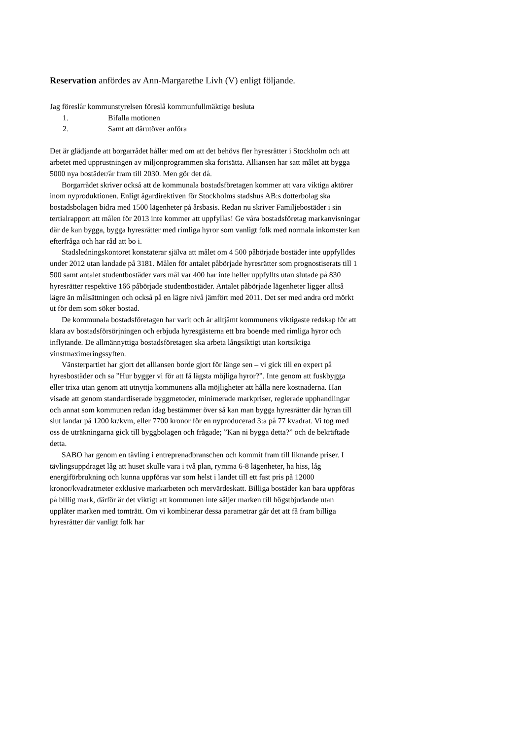Reservation anfördes av Ann-Margarethe Livh (V) enligt följande.
Jag föreslår kommunstyrelsen föreslå kommunfullmäktige besluta
1. Bifalla motionen
2. Samt att därutöver anföra
Det är glädjande att borgarrådet håller med om att det behövs fler hyresrätter i Stockholm och att arbetet med upprustningen av miljonprogrammen ska fortsätta. Alliansen har satt målet att bygga 5000 nya bostäder/år fram till 2030. Men gör det då.
Borgarrådet skriver också att de kommunala bostadsföretagen kommer att vara viktiga aktörer inom nyproduktionen. Enligt ägardirektiven för Stockholms stadshus AB:s dotterbolag ska bostadsbolagen bidra med 1500 lägenheter på årsbasis. Redan nu skriver Familjebostäder i sin tertialrapport att målen för 2013 inte kommer att uppfyllas! Ge våra bostadsföretag markanvisningar där de kan bygga, bygga hyresrätter med rimliga hyror som vanligt folk med normala inkomster kan efterfråga och har råd att bo i.
Stadsledningskontoret konstaterar själva att målet om 4 500 påbörjade bostäder inte uppfylldes under 2012 utan landade på 3181. Målen för antalet påbörjade hyresrätter som prognostiserats till 1 500 samt antalet studentbostäder vars mål var 400 har inte heller uppfyllts utan slutade på 830 hyresrätter respektive 166 påbörjade studentbostäder. Antalet påbörjade lägenheter ligger alltså lägre än målsättningen och också på en lägre nivå jämfört med 2011. Det ser med andra ord mörkt ut för dem som söker bostad.
De kommunala bostadsföretagen har varit och är alltjämt kommunens viktigaste redskap för att klara av bostadsförsörjningen och erbjuda hyresgästerna ett bra boende med rimliga hyror och inflytande. De allmännyttiga bostadsföretagen ska arbeta långsiktigt utan kortsiktiga vinstmaximeringssyften.
Vänsterpartiet har gjort det alliansen borde gjort för länge sen – vi gick till en expert på hyresbostäder och sa ”Hur bygger vi för att få lägsta möjliga hyror?”. Inte genom att fuskbygga eller trixa utan genom att utnyttja kommunens alla möjligheter att hålla nere kostnaderna. Han visade att genom standardiserade byggmetoder, minimerade markpriser, reglerade upphandlingar och annat som kommunen redan idag bestämmer över så kan man bygga hyresrätter där hyran till slut landar på 1200 kr/kvm, eller 7700 kronor för en nyproducerad 3:a på 77 kvadrat. Vi tog med oss de uträkningarna gick till byggbolagen och frågade; ”Kan ni bygga detta?” och de bekräftade detta.
SABO har genom en tävling i entreprenadbranschen och kommit fram till liknande priser. I tävlingsuppdraget låg att huset skulle vara i två plan, rymma 6-8 lägenheter, ha hiss, låg energiförbrukning och kunna uppföras var som helst i landet till ett fast pris på 12000 kronor/kvadratmeter exklusive markarbeten och mervärdeskatt. Billiga bostäder kan bara uppföras på billig mark, därför är det viktigt att kommunen inte säljer marken till högstbjudande utan upplåter marken med tomträtt. Om vi kombinerar dessa parametrar går det att få fram billiga hyresrätter där vanligt folk har